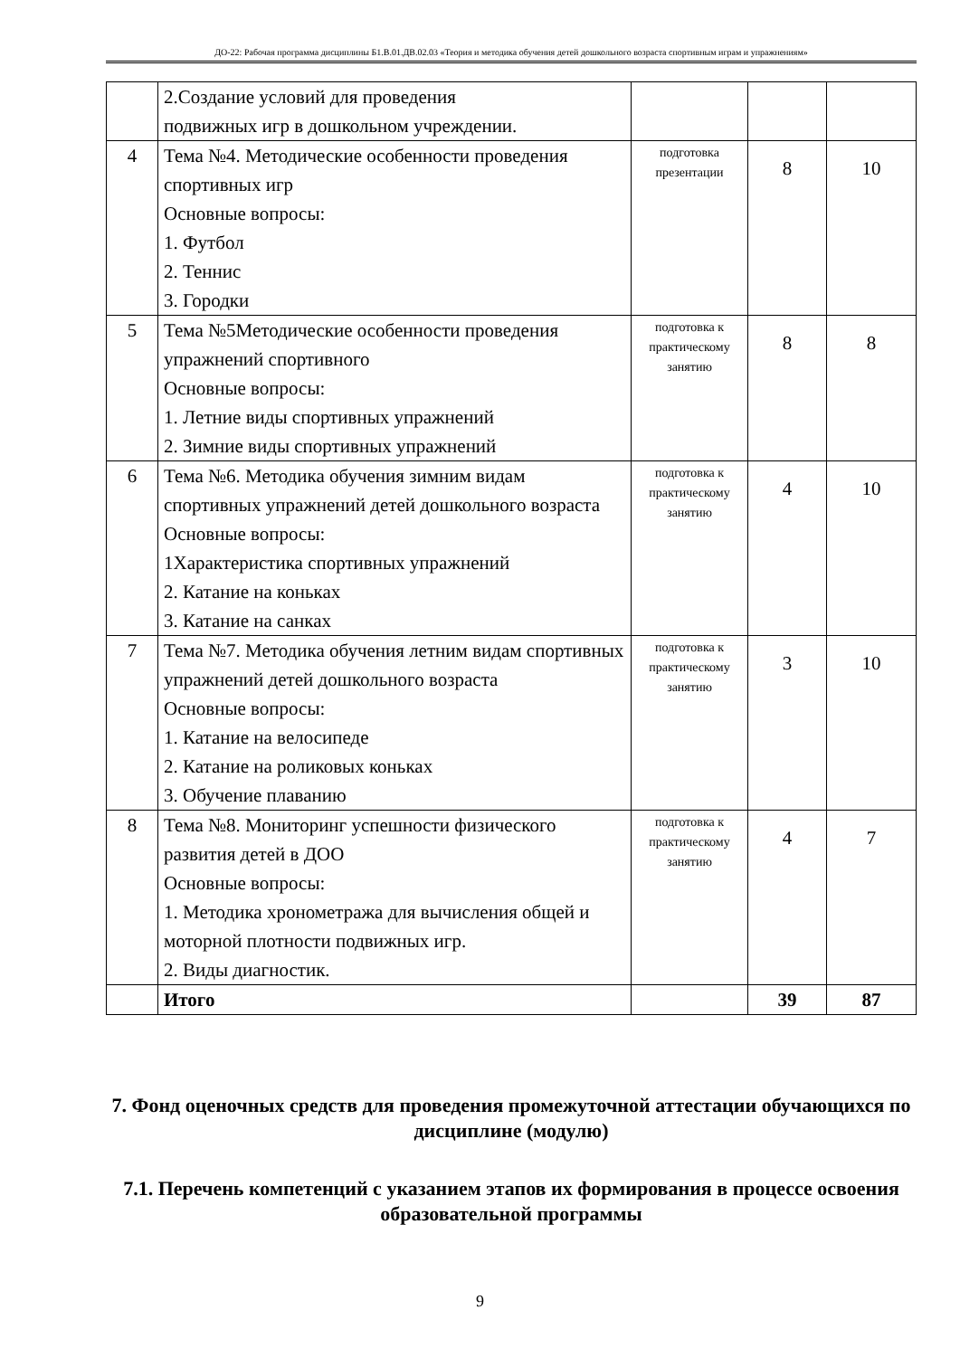ДО-22: Рабочая программа дисциплины Б1.В.01.ДВ.02.03 «Теория и методика обучения детей дошкольного возраста спортивным играм и упражнениям»
| | 2.Создание условий для проведения подвижных игр в дошкольном учреждении. | | | |
| 4 | Тема №4. Методические особенности проведения спортивных игр Основные вопросы: 1. Футбол 2. Теннис 3. Городки | подготовка презентации | 8 | 10 |
| 5 | Тема №5Методические особенности проведения упражнений спортивного Основные вопросы: 1. Летние виды спортивных упражнений 2. Зимние виды спортивных упражнений | подготовка к практическому занятию | 8 | 8 |
| 6 | Тема №6. Методика обучения зимним видам спортивных упражнений детей дошкольного возраста Основные вопросы: 1Характеристика спортивных упражнений 2. Катание на коньках 3. Катание на санках | подготовка к практическому занятию | 4 | 10 |
| 7 | Тема №7. Методика обучения летним видам спортивных упражнений детей дошкольного возраста Основные вопросы: 1. Катание на велосипеде 2. Катание на роликовых коньках 3. Обучение плаванию | подготовка к практическому занятию | 3 | 10 |
| 8 | Тема №8. Мониторинг успешности физического развития детей в ДОО Основные вопросы: 1. Методика хронометража для вычисления общей и моторной плотности подвижных игр. 2. Виды диагностик. | подготовка к практическому занятию | 4 | 7 |
| | Итого | | 39 | 87 |
7. Фонд оценочных средств для проведения промежуточной аттестации обучающихся по дисциплине (модулю)
7.1. Перечень компетенций с указанием этапов их формирования в процессе освоения образовательной программы
9